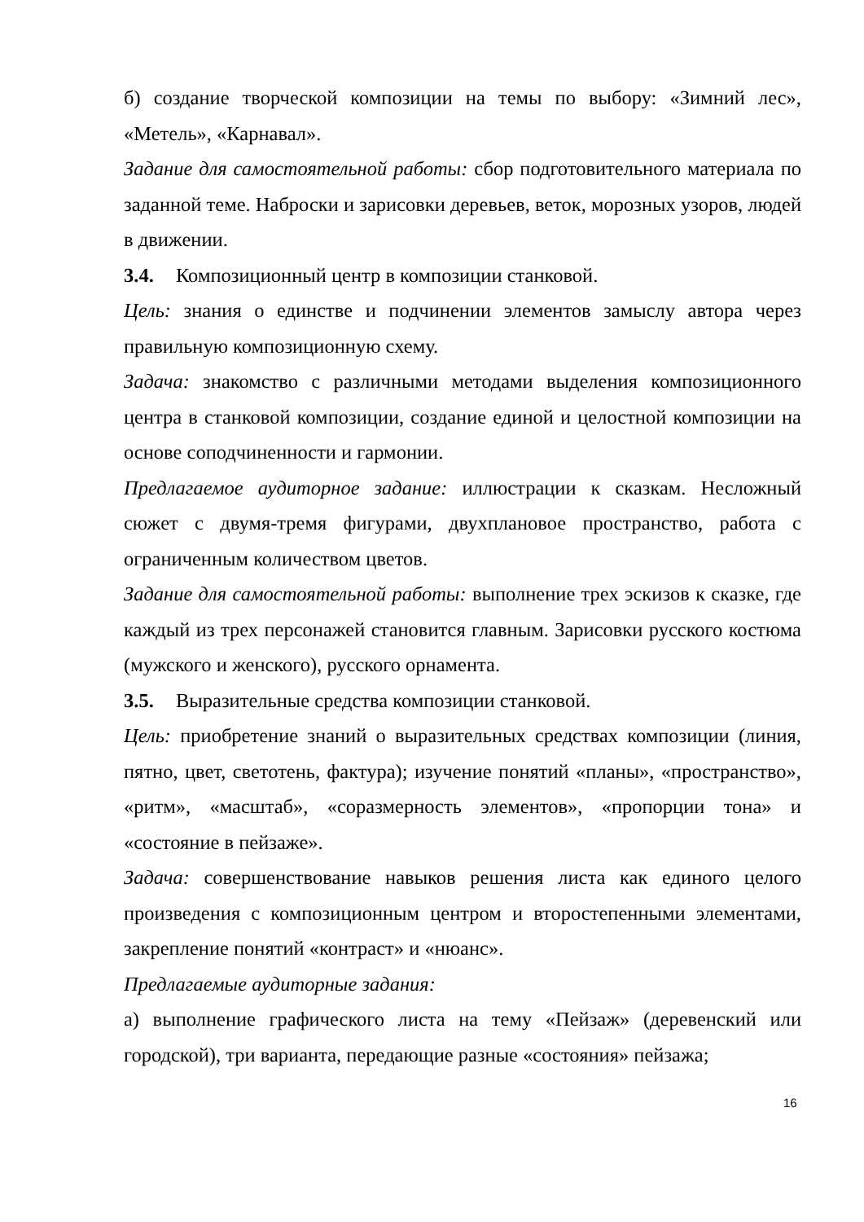б) создание творческой композиции на темы по выбору: «Зимний лес», «Метель», «Карнавал».
Задание для самостоятельной работы: сбор подготовительного материала по заданной теме. Наброски и зарисовки деревьев, веток, морозных узоров, людей в движении.
3.4. Композиционный центр в композиции станковой.
Цель: знания о единстве и подчинении элементов замыслу автора через правильную композиционную схему.
Задача: знакомство с различными методами выделения композиционного центра в станковой композиции, создание единой и целостной композиции на основе соподчиненности и гармонии.
Предлагаемое аудиторное задание: иллюстрации к сказкам. Несложный сюжет с двумя-тремя фигурами, двухплановое пространство, работа с ограниченным количеством цветов.
Задание для самостоятельной работы: выполнение трех эскизов к сказке, где каждый из трех персонажей становится главным. Зарисовки русского костюма (мужского и женского), русского орнамента.
3.5. Выразительные средства композиции станковой.
Цель: приобретение знаний о выразительных средствах композиции (линия, пятно, цвет, светотень, фактура); изучение понятий «планы», «пространство», «ритм», «масштаб», «соразмерность элементов», «пропорции тона» и «состояние в пейзаже».
Задача: совершенствование навыков решения листа как единого целого произведения с композиционным центром и второстепенными элементами, закрепление понятий «контраст» и «нюанс».
Предлагаемые аудиторные задания:
а) выполнение графического листа на тему «Пейзаж» (деревенский или городской), три варианта, передающие разные «состояния» пейзажа;
16